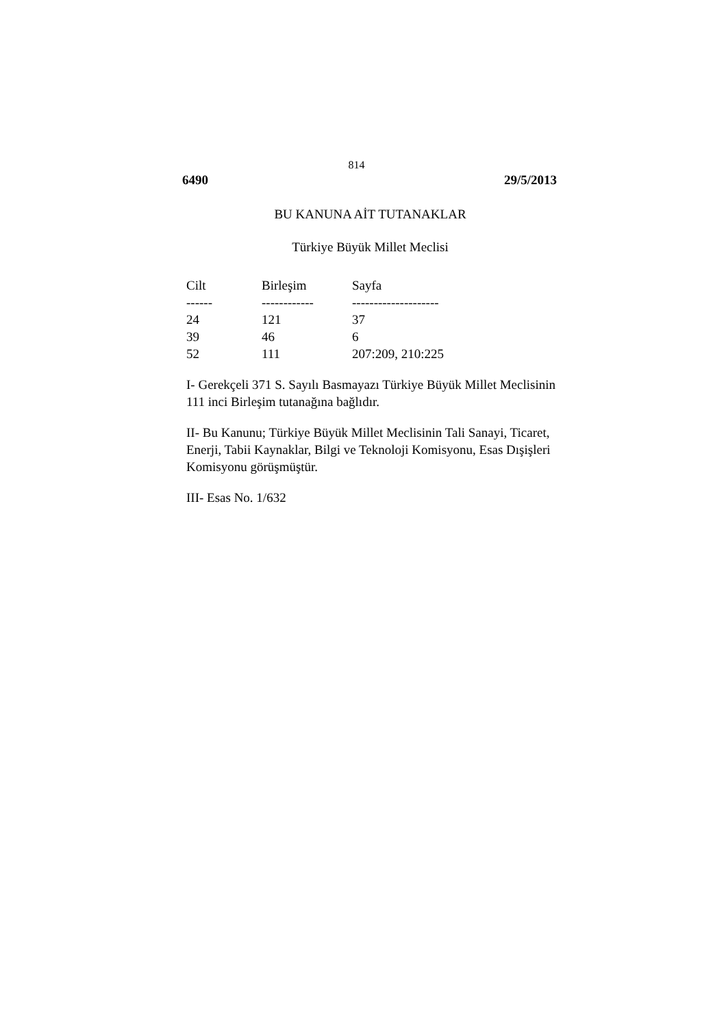814
6490 29/5/2013
BU KANUNA AİT TUTANAKLAR
Türkiye Büyük Millet Meclisi
| Cilt | Birleşim | Sayfa |
| --- | --- | --- |
| ------ | ------------ | -------------------- |
| 24 | 121 | 37 |
| 39 | 46 | 6 |
| 52 | 111 | 207:209, 210:225 |
I- Gerekçeli 371 S. Sayılı Basmayazı Türkiye Büyük Millet Meclisinin 111 inci Birleşim tutanağına bağlıdır.
II- Bu Kanunu; Türkiye Büyük Millet Meclisinin Tali Sanayi, Ticaret, Enerji, Tabii Kaynaklar, Bilgi ve Teknoloji Komisyonu, Esas Dışişleri Komisyonu görüşmüştür.
III- Esas No. 1/632